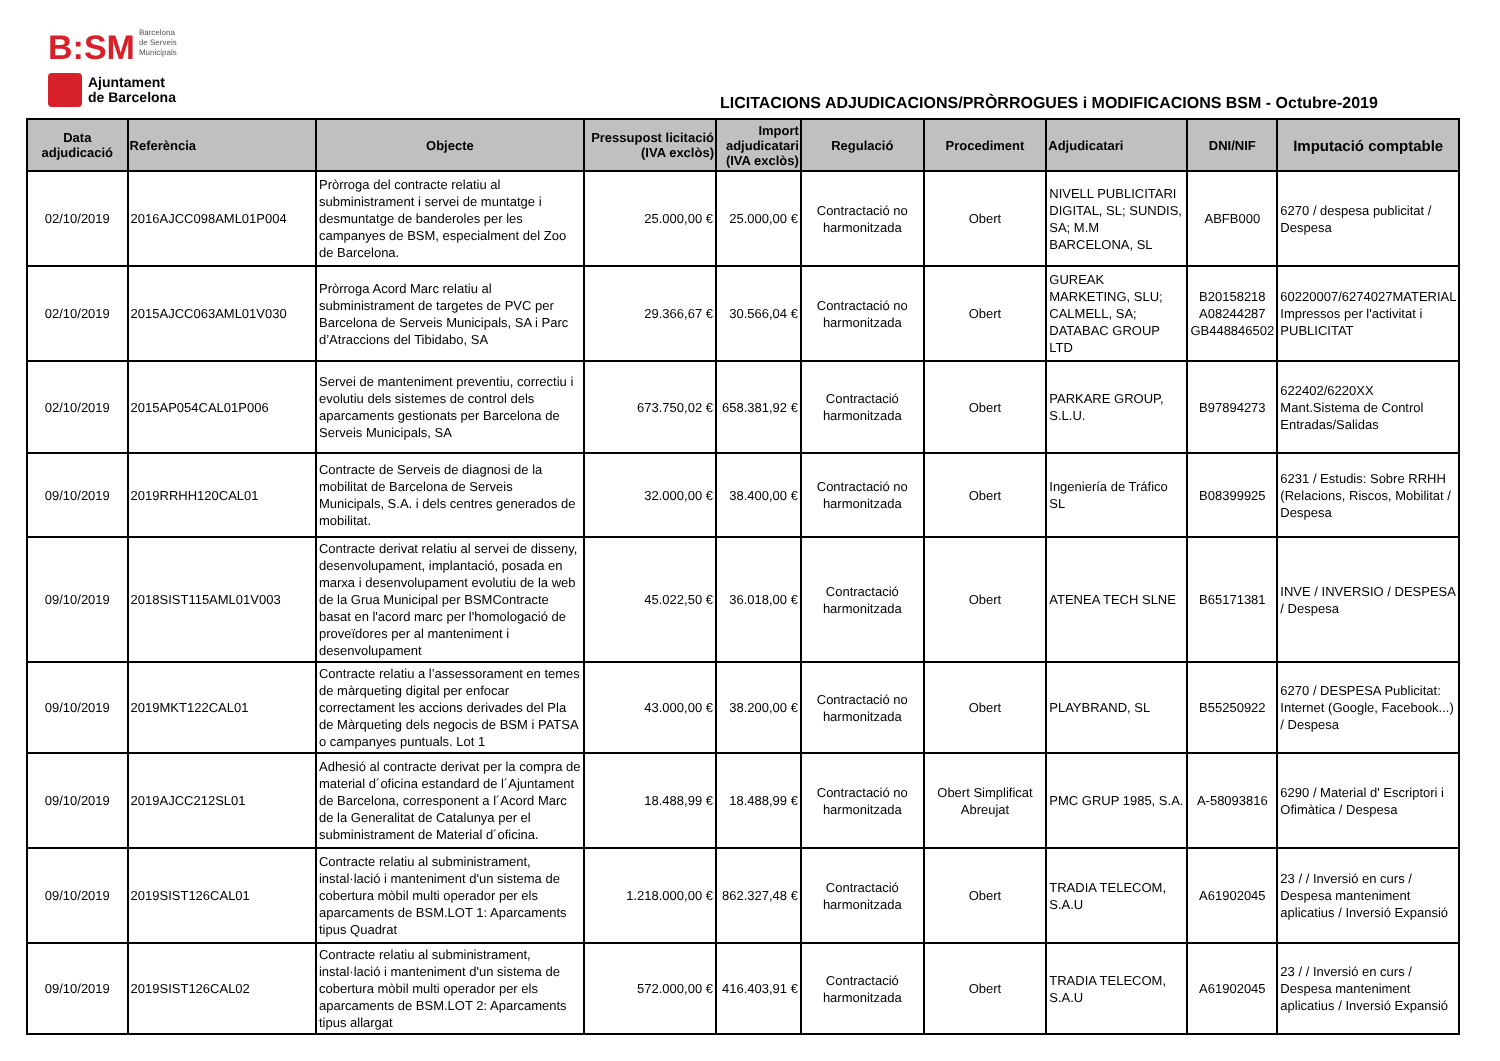B:SM Barcelona
de Serveis
Municipals
Ajuntament
de Barcelona
LICITACIONS ADJUDICACIONS/PRÒRROGUES i MODIFICACIONS BSM - Octubre-2019
| Data adjudicació | Referència | Objecte | Pressupost licitació (IVA exclòs) | Import adjudicatari (IVA exclòs) | Regulació | Procediment | Adjudicatari | DNI/NIF | Imputació comptable |
| --- | --- | --- | --- | --- | --- | --- | --- | --- | --- |
| 02/10/2019 | 2016AJCC098AML01P004 | Pròrroga del contracte relatiu al subministrament i servei de muntatge i desmuntatge de banderoles per les campanyes de BSM, especialment del Zoo de Barcelona. | 25.000,00 € | 25.000,00 € | Contractació no harmonitzada | Obert | NIVELL PUBLICITARI DIGITAL, SL; SUNDIS, SA; M.M BARCELONA, SL | ABFB000 | 6270 / despesa publicitat / Despesa |
| 02/10/2019 | 2015AJCC063AML01V030 | Pròrroga Acord Marc relatiu al subministrament de targetes de PVC per Barcelona de Serveis Municipals, SA i Parc d’Atraccions del Tibidabo, SA | 29.366,67 € | 30.566,04 € | Contractació no harmonitzada | Obert | GUREAK MARKETING, SLU; CALMELL, SA; DATABAC GROUP LTD | B20158218 A08244287 GB448846502 | 60220007/6274027MATERIAL Impressos per l'activitat i PUBLICITAT |
| 02/10/2019 | 2015AP054CAL01P006 | Servei de manteniment preventiu, correctiu i evolutiu dels sistemes de control dels aparcaments gestionats per Barcelona de Serveis Municipals, SA | 673.750,02 € | 658.381,92 € | Contractació harmonitzada | Obert | PARKARE GROUP, S.L.U. | B97894273 | 622402/6220XX Mant.Sistema de Control Entradas/Salidas |
| 09/10/2019 | 2019RRHH120CAL01 | Contracte de Serveis de diagnosi de la mobilitat de Barcelona de Serveis Municipals, S.A. i dels centres generados de mobilitat. | 32.000,00 € | 38.400,00 € | Contractació no harmonitzada | Obert | Ingeniería de Tráfico SL | B08399925 | 6231 / Estudis: Sobre RRHH (Relacions, Riscos, Mobilitat / Despesa |
| 09/10/2019 | 2018SIST115AML01V003 | Contracte derivat relatiu al servei de disseny, desenvolupament, implantació, posada en marxa i desenvolupament evolutiu de la web de la Grua Municipal per BSMContracte basat en l'acord marc per l'homologació de proveïdores per al manteniment i desenvolupament | 45.022,50 € | 36.018,00 € | Contractació harmonitzada | Obert | ATENEA TECH SLNE | B65171381 | INVE / INVERSIO / DESPESA / Despesa |
| 09/10/2019 | 2019MKT122CAL01 | Contracte relatiu a l’assessorament en temes de màrqueting digital per enfocar correctament les accions derivades del Pla de Màrqueting dels negocis de BSM i PATSA o campanyes puntuals. Lot 1 | 43.000,00 € | 38.200,00 € | Contractació no harmonitzada | Obert | PLAYBRAND, SL | B55250922 | 6270 / DESPESA Publicitat: Internet (Google, Facebook...) / Despesa |
| 09/10/2019 | 2019AJCC212SL01 | Adhesió al contracte derivat per la compra de material d´oficina estandard de l´Ajuntament de Barcelona, corresponent a l´Acord Marc de la Generalitat de Catalunya per el subministrament de Material d´oficina. | 18.488,99 € | 18.488,99 € | Contractació no harmonitzada | Obert Simplificat Abreujat | PMC GRUP 1985, S.A. | A-58093816 | 6290 / Material d' Escriptori i Ofimàtica / Despesa |
| 09/10/2019 | 2019SIST126CAL01 | Contracte relatiu al subministrament, instal·lació i manteniment d'un sistema de cobertura mòbil multi operador per els aparcaments de BSM.LOT 1: Aparcaments tipus Quadrat | 1.218.000,00 € | 862.327,48 € | Contractació harmonitzada | Obert | TRADIA TELECOM, S.A.U | A61902045 | 23 / / Inversió en curs / Despesa manteniment aplicatius / Inversió Expansió |
| 09/10/2019 | 2019SIST126CAL02 | Contracte relatiu al subministrament, instal·lació i manteniment d'un sistema de cobertura mòbil multi operador per els aparcaments de BSM.LOT 2: Aparcaments tipus allargat | 572.000,00 € | 416.403,91 € | Contractació harmonitzada | Obert | TRADIA TELECOM, S.A.U | A61902045 | 23 / / Inversió en curs / Despesa manteniment aplicatius / Inversió Expansió |